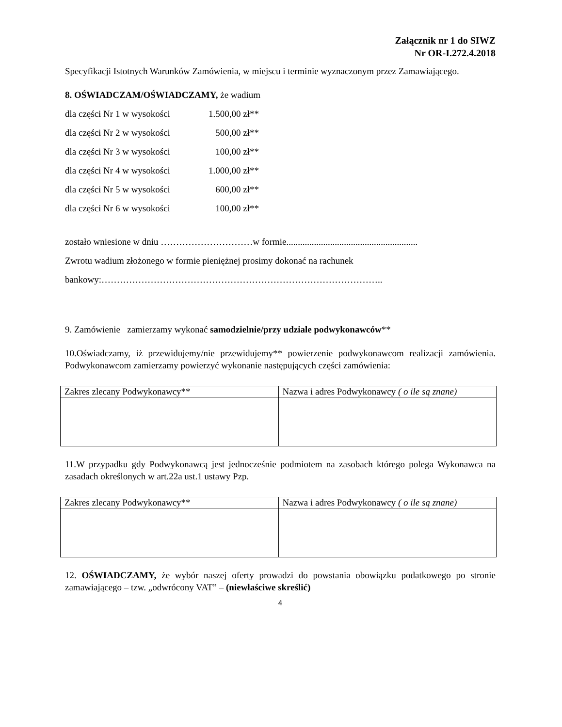Załącznik nr 1 do SIWZ
Nr OR-I.272.4.2018
Specyfikacji Istotnych Warunków Zamówienia, w miejscu i terminie wyznaczonym przez Zamawiającego.
8. OŚWIADCZAM/OŚWIADCZAMY, że wadium
dla części Nr 1 w wysokości 1.500,00 zł**
dla części Nr 2 w wysokości 500,00 zł**
dla części Nr 3 w wysokości 100,00 zł**
dla części Nr 4 w wysokości 1.000,00 zł**
dla części Nr 5 w wysokości 600,00 zł**
dla części Nr 6 w wysokości 100,00 zł**
zostało wniesione w dniu …………………………w formie.........................................................
Zwrotu wadium złożonego w formie pieniężnej prosimy dokonać na rachunek
bankowy:………………………………………………………………………………..
9. Zamówienie zamierzamy wykonać samodzielnie/przy udziale podwykonawców**
10.Oświadczamy, iż przewidujemy/nie przewidujemy** powierzenie podwykonawcom realizacji zamówienia. Podwykonawcom zamierzamy powierzyć wykonanie następujących części zamówienia:
| Zakres zlecany Podwykonawcy** | Nazwa i adres Podwykonawcy ( o ile są znane) |
11.W przypadku gdy Podwykonawcą jest jednocześnie podmiotem na zasobach którego polega Wykonawca na zasadach określonych w art.22a ust.1 ustawy Pzp.
| Zakres zlecany Podwykonawcy** | Nazwa i adres Podwykonawcy ( o ile są znane) |
12. OŚWIADCZAMY, że wybór naszej oferty prowadzi do powstania obowiązku podatkowego po stronie zamawiającego – tzw. „odwrócony VAT” – (niewłaściwe skreślić)
4